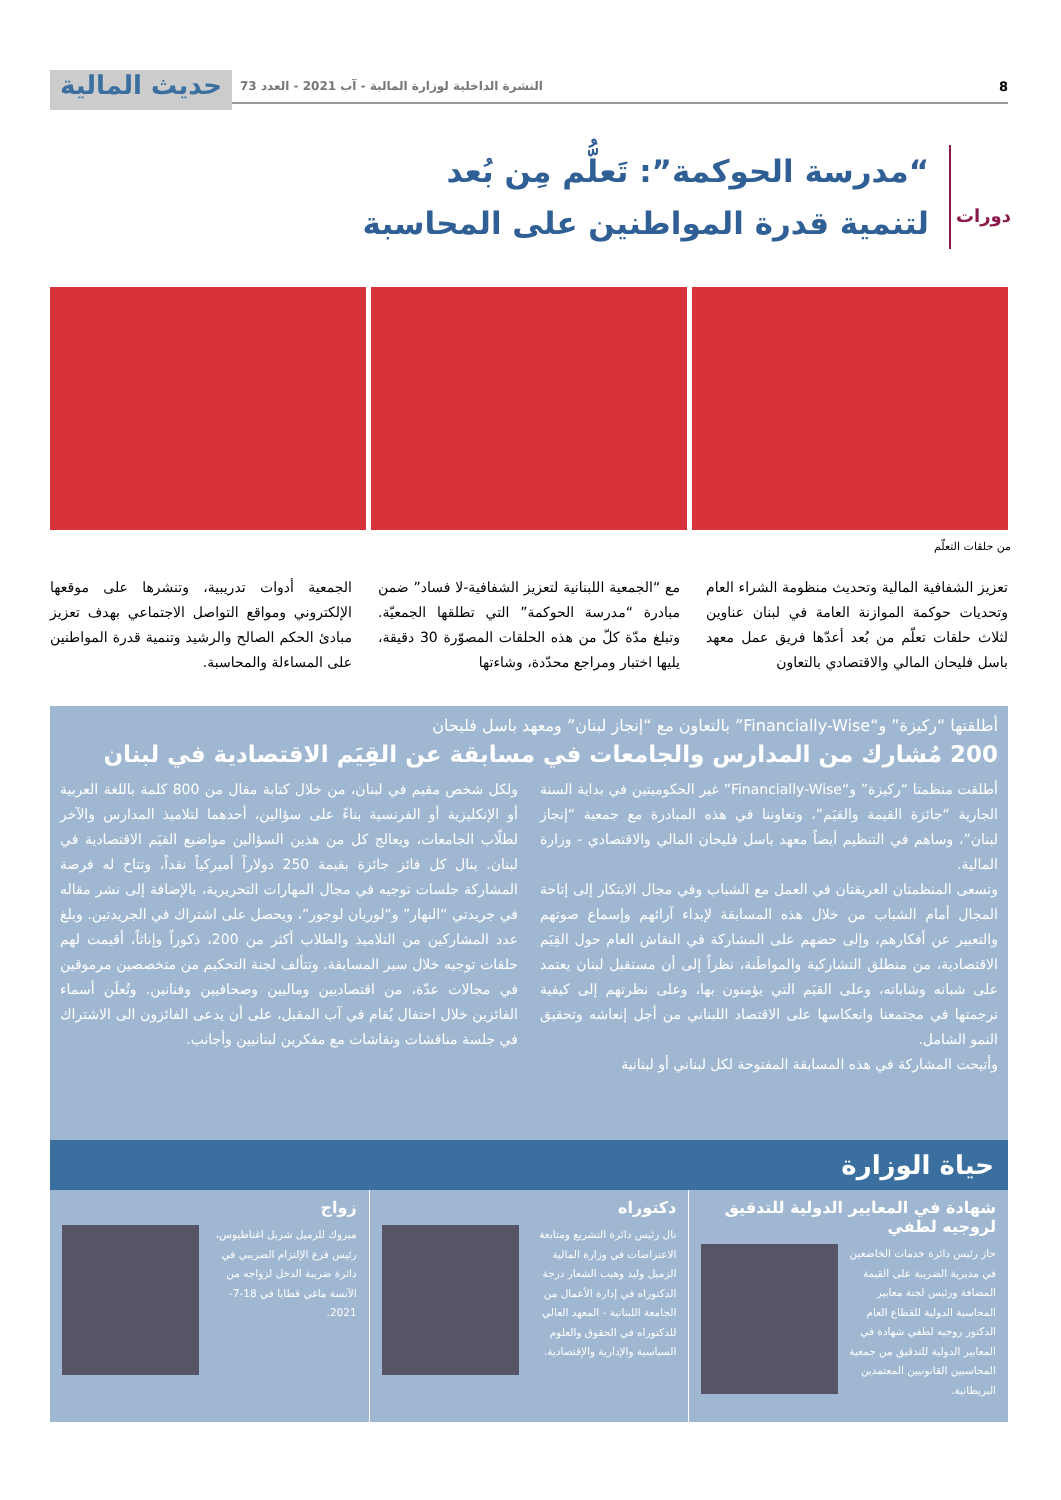8 النشرة الداخلية لوزارة المالية - آب 2021 - العدد 73
حديث المالية
دورات
“مدرسة الحوكمة”: تَعلُّم مِن بُعد
لتنمية قدرة المواطنين على المحاسبة
من حلقات التعلّم
تعزيز الشفافية المالية وتحديث منظومة الشراء العام وتحديات حوكمة الموازنة العامة في لبنان عناوين لثلاث حلقات تعلّم من بُعد أعدّها فريق عمل معهد باسل فليحان المالي والاقتصادي بالتعاون
مع “الجمعية اللبنانية لتعزيز الشفافية-لا فساد” ضمن مبادرة “مدرسة الحوكمة” التي تطلقها الجمعيّة. وتبلغ مدّة كلّ من هذه الحلقات المصوّرة 30 دقيقة، يليها اختبار ومراجع محدّدة، وشاءتها
الجمعية أدوات تدريبية، وتنشرها على موقعها الإلكتروني ومواقع التواصل الاجتماعي بهدف تعزيز مبادئ الحكم الصالح والرشيد وتنمية قدرة المواطنين على المساءلة والمحاسبة.
أطلقتها “ركيزة” و“Financially-Wise” بالتعاون مع “إنجاز لبنان” ومعهد باسل فليحان
200 مُشارك من المدارس والجامعات في مسابقة عن القِيَم الاقتصادية في لبنان
أطلقت منظمتا “ركيزة” و“Financially-Wise” غير الحكوميتين في بداية السنة الجارية “جائزة القيمة والقيَم”، وتعاوننا في هذه المبادرة مع جمعية “إنجاز لبنان”، وساهم في التنظيم أيضاً معهد باسل فليحان المالي والاقتصادي - وزارة المالية.
وتسعى المنظمتان العريقتان في العمل مع الشباب وفي مجال الابتكار إلى إتاحة المجال أمام الشباب من خلال هذه المسابقة لإبداء آرائهم وإسماع صوتهم والتعبير عن أفكارهم، وإلى حضهم على المشاركة في النقاش العام حول القِيَم الاقتصادية، من منطلق التشاركية والمواطَنة، نظراً إلى أن مستقبل لبنان يعتمد على شبانه وشاباته، وعلى القيَم التي يؤمنون بها، وعلى نظرتهم إلى كيفية ترجمتها في مجتمعنا وانعكاسها على الاقتصاد اللبناني من أجل إنعاشه وتحقيق النمو الشامل.
وأتيحت المشاركة في هذه المسابقة المفتوحة لكل لبناني أو لبنانية
ولكل شخص مقيم في لبنان، من خلال كتابة مقال من 800 كلمة باللغة العربية أو الإنكليزية أو الفرنسية بناءً على سؤالين، أحدهما لتلاميذ المدارس والآخر لطلّاب الجامعات، ويعالج كل من هذين السؤالين مواضيع القيَم الاقتصادية في لبنان. ينال كل فائز جائزة بقيمة 250 دولاراً أميركياً نقداً، وتتاح له فرصة المشاركة جلسات توجيه في مجال المهارات التحريرية، بالإضافة إلى نشر مقاله في جريدتي “النهار” و“لوريان لوجور”، ويحصل على اشتراك في الجريدتين. وبلغ عدد المشاركين من التلاميذ والطلاب أكثر من 200، ذكوراً وإناثاً، أقيمت لهم حلقات توجيه خلال سير المسابقة. وتتألف لجنة التحكيم من متخصصين مرموقين في مجالات عدّة، من اقتصاديين وماليين وصحافيين وفنانين. وتُعلَن أسماء الفائزين خلال احتفال يُقام في آب المقبل، على أن يدعى الفائزون الى الاشتراك في جلسة مناقشات ونقاشات مع مفكرين لبنانيين وأجانب.
حياة الوزارة
شهادة في المعايير الدولية للتدقيق لروجيه لطفي
حاز رئيس دائرة خدمات الخاضعين في مديرية الضريبة على القيمة المضافة ورئيس لجنة معايير المحاسبة الدولية للقطاع العام الدكتور روجيه لطفي شهادة في المعايير الدولية للتدقيق من جمعية المحاسبين القانونيين المعتمدين البريطانية.
دكتوراه
نال رئيس دائرة التشريع ومتابعة الاعتراضات في وزارة المالية الزميل وليد وهيب الشعار درجة الدكتوراه في إدارة الأعمال من الجامعة اللبنانية - المعهد العالي للدكتوراه في الحقوق والعلوم السياسية والإدارية والإقتصادية.
زواج
مبروك للزميل شربل اغناطيوس، رئيس فرع الإلتزام الضريبي في دائرة ضريبة الدخل لزواجه من الآنسة ماغي قطايا في 18-7-2021.